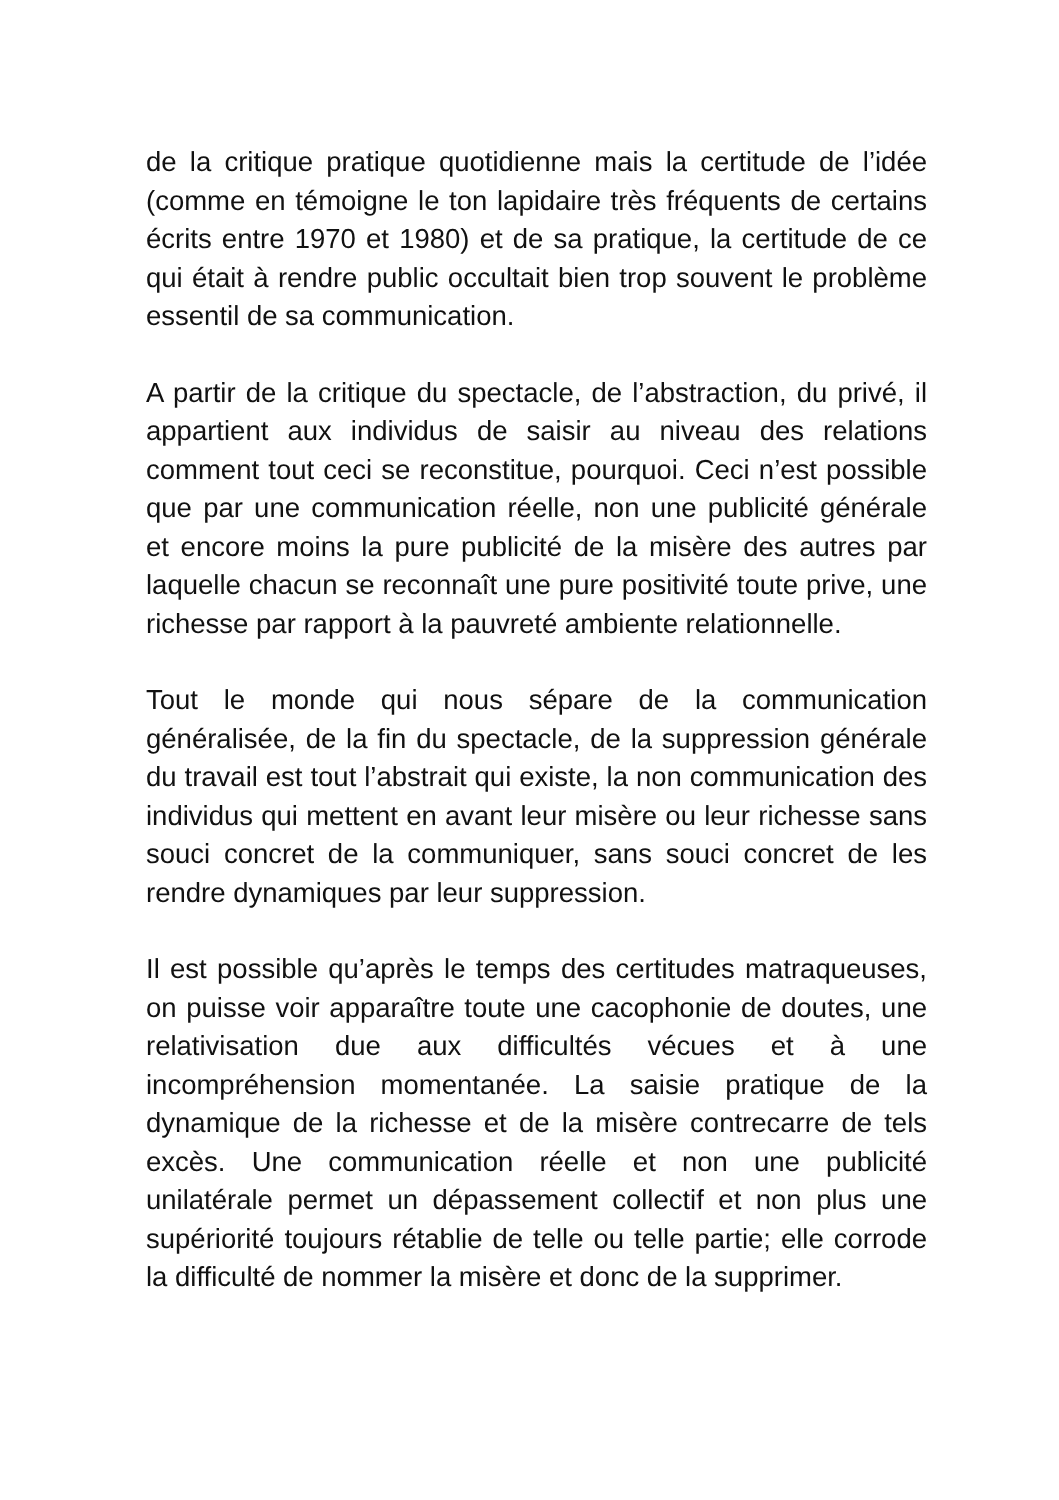de la critique pratique quotidienne mais la certitude de l’idée (comme en témoigne le ton lapidaire très fréquents de certains écrits entre 1970 et 1980) et de sa pratique, la certitude de ce qui était à rendre public occultait bien trop souvent le problème essentil de sa communication.
A partir de la critique du spectacle, de l’abstraction, du privé, il appartient aux individus de saisir au niveau des relations comment tout ceci se reconstitue, pourquoi. Ceci n’est possible que par une communication réelle, non une publicité générale et encore moins la pure publicité de la misère des autres par laquelle chacun se reconnaît une pure positivité toute prive, une richesse par rapport à la pauvreté ambiente relationnelle.
Tout le monde qui nous sépare de la communication généralisée, de la fin du spectacle, de la suppression générale du travail est tout l’abstrait qui existe, la non communication des individus qui mettent en avant leur misère ou leur richesse sans souci concret de la communiquer, sans souci concret de les rendre dynamiques par leur suppression.
Il est possible qu’après le temps des certitudes matraqueuses, on puisse voir apparaître toute une cacophonie de doutes, une relativisation due aux difficultés vécues et à une incompréhension momentanée. La saisie pratique de la dynamique de la richesse et de la misère contrecarre de tels excès. Une communication réelle et non une publicité unilatérale permet un dépassement collectif et non plus une supériorité toujours rétablie de telle ou telle partie; elle corrode la difficulté de nommer la misère et donc de la supprimer.